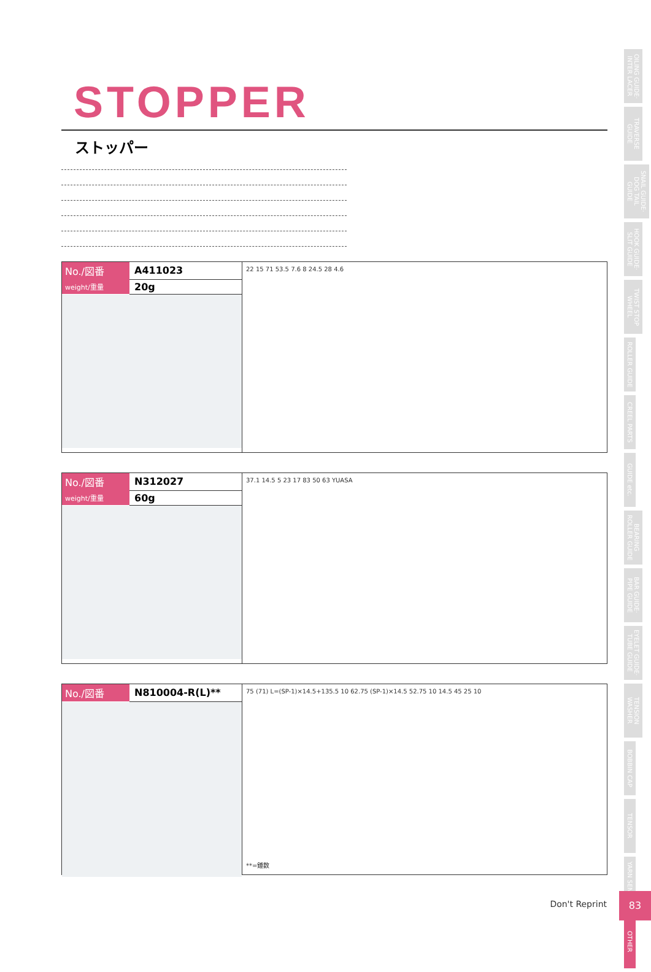STOPPER
ストッパー
| No./図番 | A411023 |
| weight/重量 | 20g |
22 15 71 53.5 7.6 8 24.5 28 4.6
| No./図番 | N312027 |
| weight/重量 | 60g |
37.1 14.5 5 23 17 83 50 63 YUASA
| No./図番 | N810004-R(L)** |
75 (71) L=(SP-1)×14.5+135.5 10 62.75 (SP-1)×14.5 52.75 10 14.5 45 25 10
**=錘数
OILING GUIDE· INTER LACER
TRAVERSE GUIDE
SNAIL GUIDE· DOG TAIL GUIDE
HOOK GUIDE· SLIT GUIDE
TWIST STOP WHEEL
ROLLER GUIDE
CREEL PARTS
GUIDE etc.
BEARING ROLLER GUIDE
BAR GUIDE· PIPE GUIDE
EYELET GUIDE· TUBE GUIDE
TENSION WASHER
BOBBIN CAP
TENSOR
YARN SENSOR
OTHER
Don't Reprint
83